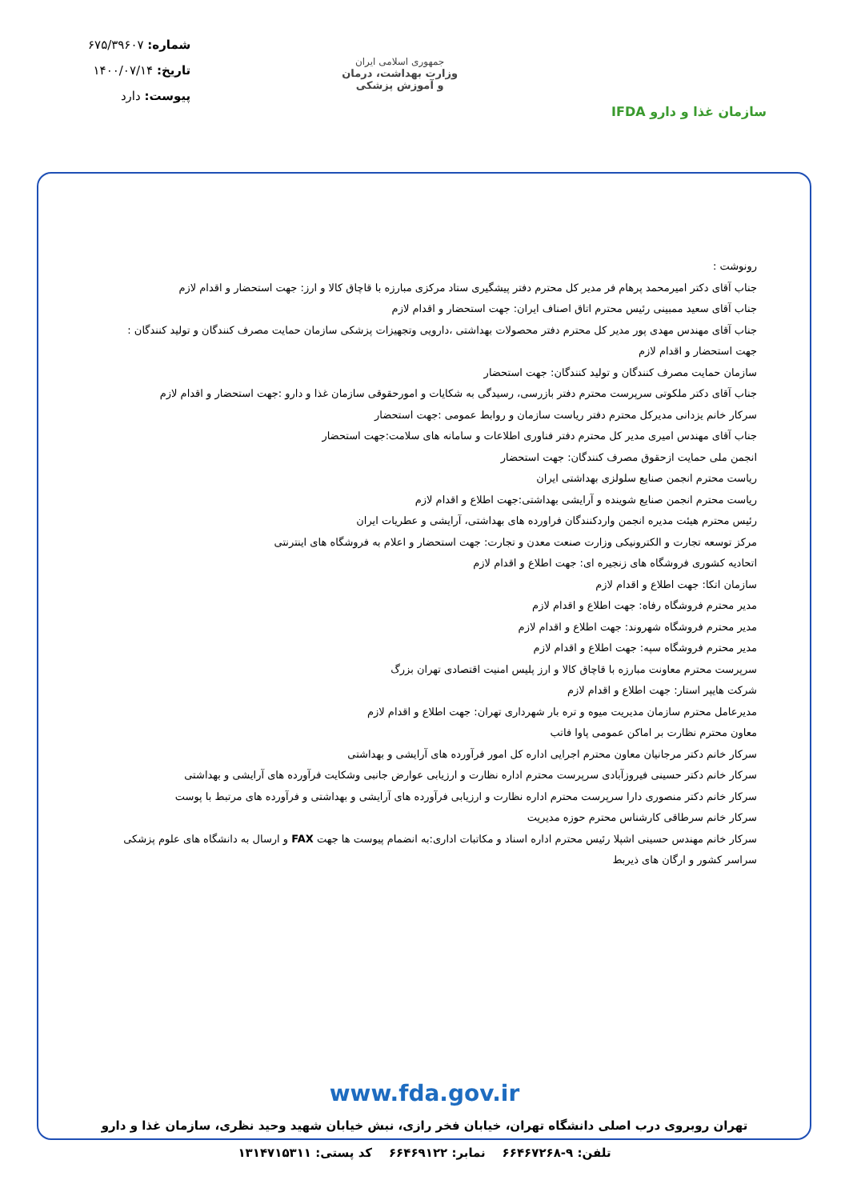سازمان غذا و دارو IFDA
جمهوری اسلامی ایران
وزارت بهداشت، درمان
و آموزش پزشکی
شماره: ۶۷۵/۳۹۶۰۷
تاریخ: ۱۴۰۰/۰۷/۱۴
پیوست: دارد
رونوشت :
جناب آقای دکتر امیرمحمد پرهام فر مدیر کل محترم دفتر پیشگیری ستاد مرکزی مبارزه با قاچاق کالا و ارز: جهت استحضار و اقدام لازم
جناب آقای سعید ممبینی رئیس محترم اتاق اصناف ایران: جهت استحضار و اقدام لازم
جناب آقای مهندس مهدی پور مدیر کل محترم دفتر محصولات بهداشتی ،دارویی وتجهیزات پزشکی سازمان حمایت مصرف کنندگان و تولید کنندگان : جهت استحضار و اقدام لازم
سازمان حمایت مصرف کنندگان و تولید کنندگان: جهت استحضار
جناب آقای دکتر ملکوتی سرپرست محترم دفتر بازرسی، رسیدگی به شکایات و امورحقوقی سازمان غذا و دارو :جهت استحضار و اقدام لازم
سرکار خانم یزدانی مدیرکل محترم دفتر ریاست سازمان و روابط عمومی :جهت استحضار
جناب آقای مهندس امیری مدیر کل محترم دفتر فناوری اطلاعات و سامانه های سلامت:جهت استحضار
انجمن ملی حمایت ازحقوق مصرف کنندگان: جهت استحضار
ریاست محترم انجمن صنایع سلولزی بهداشتی ایران
ریاست محترم انجمن صنایع شوینده و آرایشی بهداشتی:جهت اطلاع و اقدام لازم
رئیس محترم هیئت مدیره انجمن واردکنندگان فراورده های بهداشتی، آرایشی و عطریات ایران
مرکز توسعه تجارت و الکترونیکی وزارت صنعت معدن و تجارت: جهت استحضار و اعلام به فروشگاه های اینترنتی
اتحادیه کشوری فروشگاه های زنجیره ای: جهت اطلاع و اقدام لازم
سازمان اتکا: جهت اطلاع و اقدام لازم
مدیر محترم فروشگاه رفاه: جهت اطلاع و اقدام لازم
مدیر محترم فروشگاه شهروند: جهت اطلاع و اقدام لازم
مدیر محترم فروشگاه سپه: جهت اطلاع و اقدام لازم
سرپرست محترم معاونت مبارزه با قاچاق کالا و ارز پلیس امنیت اقتصادی تهران بزرگ
شرکت هایپر استار: جهت اطلاع و اقدام لازم
مدیرعامل محترم سازمان مدیریت میوه و تره بار شهرداری تهران: جهت اطلاع و اقدام لازم
معاون محترم نظارت بر اماکن عمومی پاوا فاتب
سرکار خانم دکتر مرجانیان معاون محترم اجرایی اداره کل امور فرآورده های آرایشی و بهداشتی
سرکار خانم دکتر حسینی فیروزآبادی سرپرست محترم اداره نظارت و ارزیابی عوارض جانبی وشکایت فرآورده های آرایشی و بهداشتی
سرکار خانم دکتر منصوری دارا سرپرست محترم اداره نظارت و ارزیابی فرآورده های آرایشی و بهداشتی و فرآورده های مرتبط با پوست
سرکار خانم سرطاقی کارشناس محترم حوزه مدیریت
سرکار خانم مهندس حسینی اشپلا رئیس محترم اداره اسناد و مکاتبات اداری:به انضمام پیوست ها جهت FAX و ارسال به دانشگاه های علوم پزشکی سراسر کشور و ارگان های ذیربط
www.fda.gov.ir
تهران روبروی درب اصلی دانشگاه تهران، خیابان فخر رازی، نبش خیابان شهید وحید نظری، سازمان غذا و دارو
تلفن: ۹-۶۶۴۶۷۲۶۸ نمابر: ۶۶۴۶۹۱۲۲ کد پستی: ۱۳۱۴۷۱۵۳۱۱